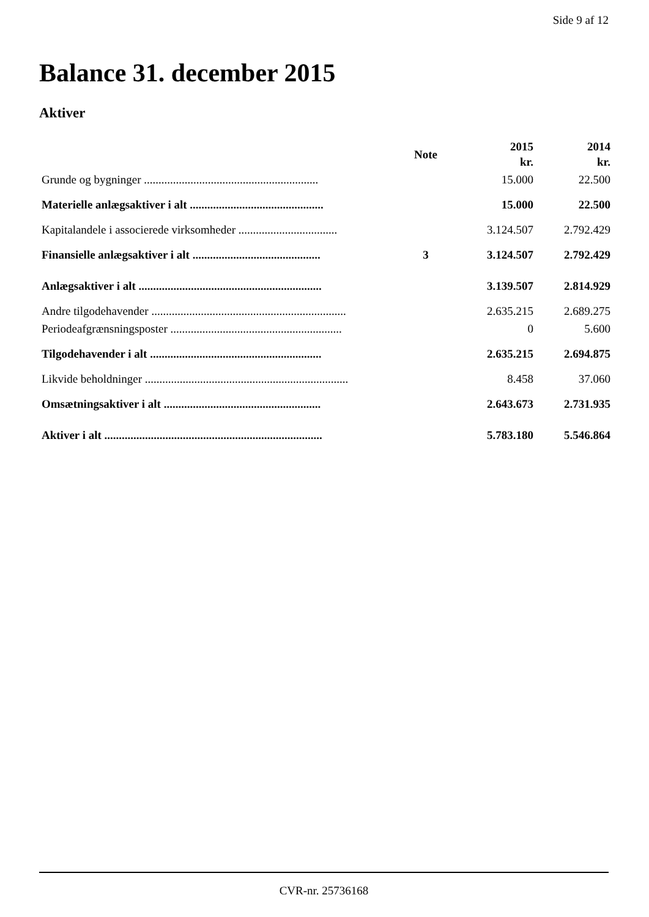Side 9 af 12
Balance 31. december 2015
Aktiver
| | Note | 2015 kr. | 2014 kr. |
| --- | --- | --- | --- |
| Grunde og bygninger ............................................................ | | 15.000 | 22.500 |
| Materielle anlægsaktiver i alt .............................................. | | 15.000 | 22.500 |
| Kapitalandele i associerede virksomheder .................................. | | 3.124.507 | 2.792.429 |
| Finansielle anlægsaktiver i alt ............................................ | 3 | 3.124.507 | 2.792.429 |
| Anlægsaktiver i alt ............................................................... | | 3.139.507 | 2.814.929 |
| Andre tilgodehavender ................................................................... | | 2.635.215 | 2.689.275 |
| Periodeafgrænsningsposter ........................................................... | | 0 | 5.600 |
| Tilgodehavender i alt ........................................................... | | 2.635.215 | 2.694.875 |
| Likvide beholdninger ...................................................................... | | 8.458 | 37.060 |
| Omsætningsaktiver i alt ...................................................... | | 2.643.673 | 2.731.935 |
| Aktiver i alt ........................................................................... | | 5.783.180 | 5.546.864 |
CVR-nr. 25736168